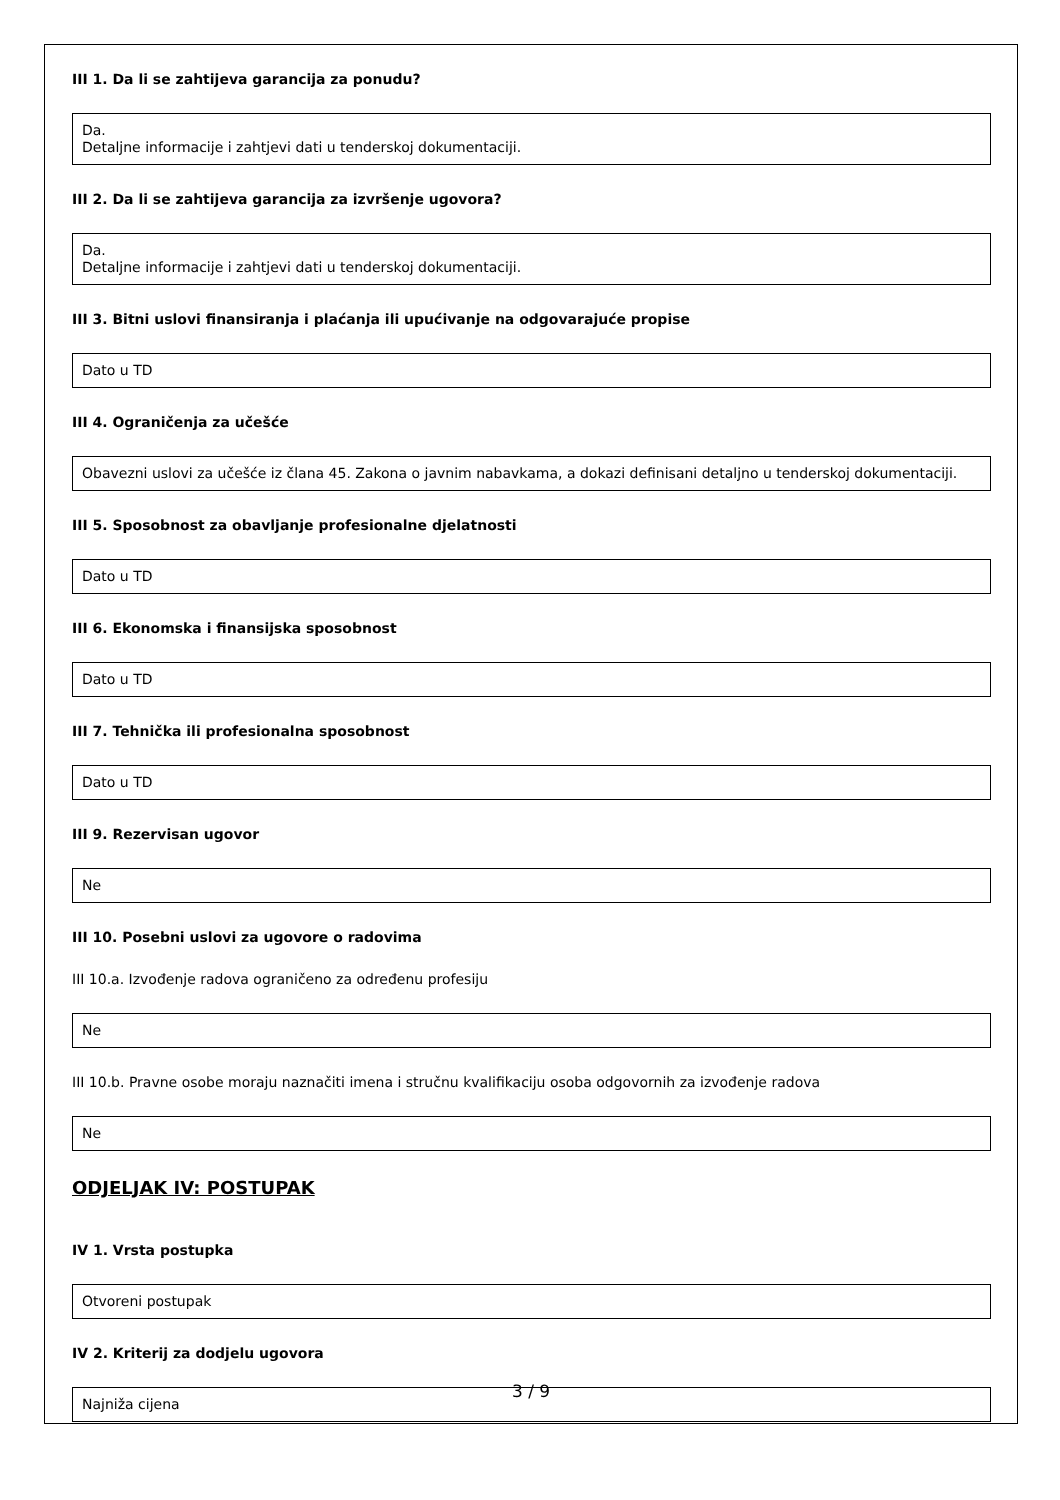III 1. Da li se zahtijeva garancija za ponudu?
Da.
Detaljne informacije i zahtjevi dati u tenderskoj dokumentaciji.
III 2. Da li se zahtijeva garancija za izvršenje ugovora?
Da.
Detaljne informacije i zahtjevi dati u tenderskoj dokumentaciji.
III 3. Bitni uslovi finansiranja i plaćanja ili upućivanje na odgovarajuće propise
Dato u TD
III 4. Ograničenja za učešće
Obavezni uslovi za učešće iz člana 45. Zakona o javnim nabavkama, a dokazi definisani detaljno u tenderskoj dokumentaciji.
III 5. Sposobnost za obavljanje profesionalne djelatnosti
Dato u TD
III 6. Ekonomska i finansijska sposobnost
Dato u TD
III 7. Tehnička ili profesionalna sposobnost
Dato u TD
III 9. Rezervisan ugovor
Ne
III 10. Posebni uslovi za ugovore o radovima
III 10.a. Izvođenje radova ograničeno za određenu profesiju
Ne
III 10.b. Pravne osobe moraju naznačiti imena i stručnu kvalifikaciju osoba odgovornih za izvođenje radova
Ne
ODJELJAK IV: POSTUPAK
IV 1. Vrsta postupka
Otvoreni postupak
IV 2. Kriterij za dodjelu ugovora
Najniža cijena
3 / 9